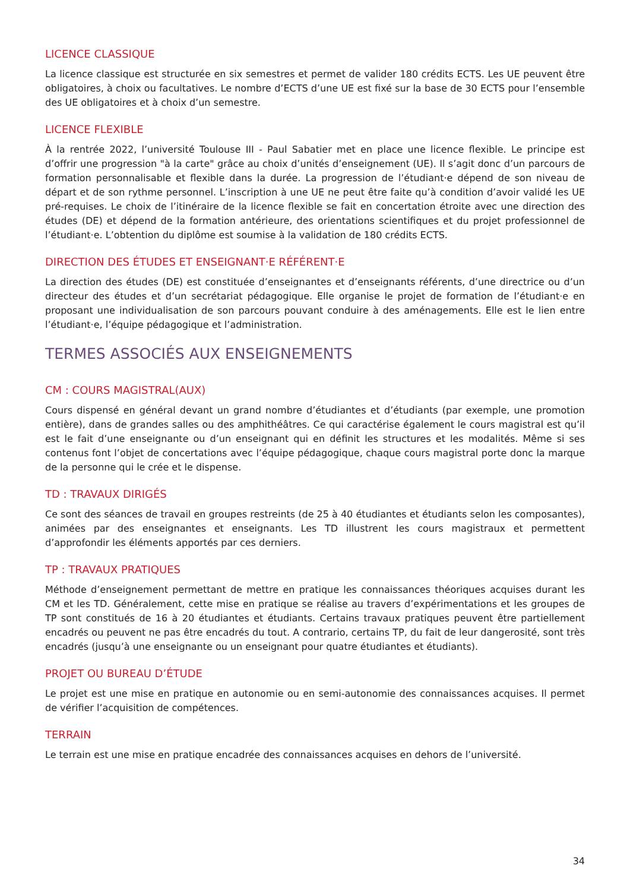LICENCE CLASSIQUE
La licence classique est structurée en six semestres et permet de valider 180 crédits ECTS. Les UE peuvent être obligatoires, à choix ou facultatives. Le nombre d’ECTS d’une UE est fixé sur la base de 30 ECTS pour l’ensemble des UE obligatoires et à choix d’un semestre.
LICENCE FLEXIBLE
À la rentrée 2022, l’université Toulouse III - Paul Sabatier met en place une licence flexible. Le principe est d’offrir une progression "à la carte" grâce au choix d’unités d’enseignement (UE). Il s’agit donc d’un parcours de formation personnalisable et flexible dans la durée. La progression de l’étudiant·e dépend de son niveau de départ et de son rythme personnel. L’inscription à une UE ne peut être faite qu’à condition d’avoir validé les UE pré-requises. Le choix de l’itinéraire de la licence flexible se fait en concertation étroite avec une direction des études (DE) et dépend de la formation antérieure, des orientations scientifiques et du projet professionnel de l’étudiant·e. L’obtention du diplôme est soumise à la validation de 180 crédits ECTS.
DIRECTION DES ÉTUDES ET ENSEIGNANT·E RÉFÉRENT·E
La direction des études (DE) est constituée d’enseignantes et d’enseignants référents, d’une directrice ou d’un directeur des études et d’un secrétariat pédagogique. Elle organise le projet de formation de l’étudiant·e en proposant une individualisation de son parcours pouvant conduire à des aménagements. Elle est le lien entre l’étudiant·e, l’équipe pédagogique et l’administration.
TERMES ASSOCIÉS AUX ENSEIGNEMENTS
CM : COURS MAGISTRAL(AUX)
Cours dispensé en général devant un grand nombre d’étudiantes et d’étudiants (par exemple, une promotion entière), dans de grandes salles ou des amphithéâtres. Ce qui caractérise également le cours magistral est qu’il est le fait d’une enseignante ou d’un enseignant qui en définit les structures et les modalités. Même si ses contenus font l’objet de concertations avec l’équipe pédagogique, chaque cours magistral porte donc la marque de la personne qui le crée et le dispense.
TD : TRAVAUX DIRIGÉS
Ce sont des séances de travail en groupes restreints (de 25 à 40 étudiantes et étudiants selon les composantes), animées par des enseignantes et enseignants. Les TD illustrent les cours magistraux et permettent d’approfondir les éléments apportés par ces derniers.
TP : TRAVAUX PRATIQUES
Méthode d’enseignement permettant de mettre en pratique les connaissances théoriques acquises durant les CM et les TD. Généralement, cette mise en pratique se réalise au travers d’expérimentations et les groupes de TP sont constitués de 16 à 20 étudiantes et étudiants. Certains travaux pratiques peuvent être partiellement encadrés ou peuvent ne pas être encadrés du tout. A contrario, certains TP, du fait de leur dangerosité, sont très encadrés (jusqu’à une enseignante ou un enseignant pour quatre étudiantes et étudiants).
PROJET OU BUREAU D’ÉTUDE
Le projet est une mise en pratique en autonomie ou en semi-autonomie des connaissances acquises. Il permet de vérifier l’acquisition de compétences.
TERRAIN
Le terrain est une mise en pratique encadrée des connaissances acquises en dehors de l’université.
34